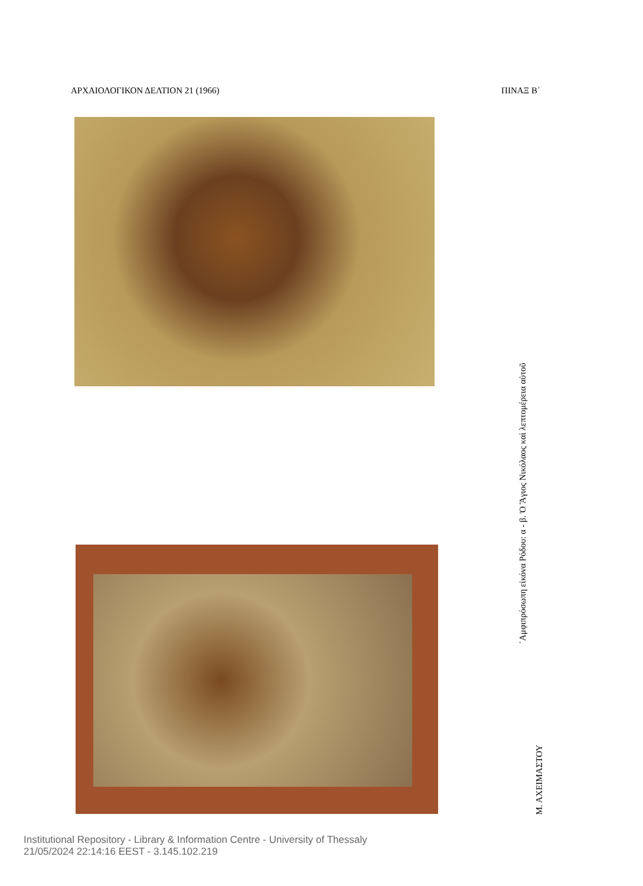ΑΡΧΑΙΟΛΟΓΙΚΟΝ ΔΕΛΤΙΟΝ 21 (1966) ΠΙΝΑΞ Β΄
᾿Αμφιπρόσωπη εἰκόνα Ρόδου: α - β. Ὁ Ἅγιος Νικόλαος καὶ λεπτομέρεια αὐτοῦ
Μ. ΑΧΕΙΜΑΣΤΟΥ
Institutional Repository - Library & Information Centre - University of Thessaly
21/05/2024 22:14:16 EEST - 3.145.102.219